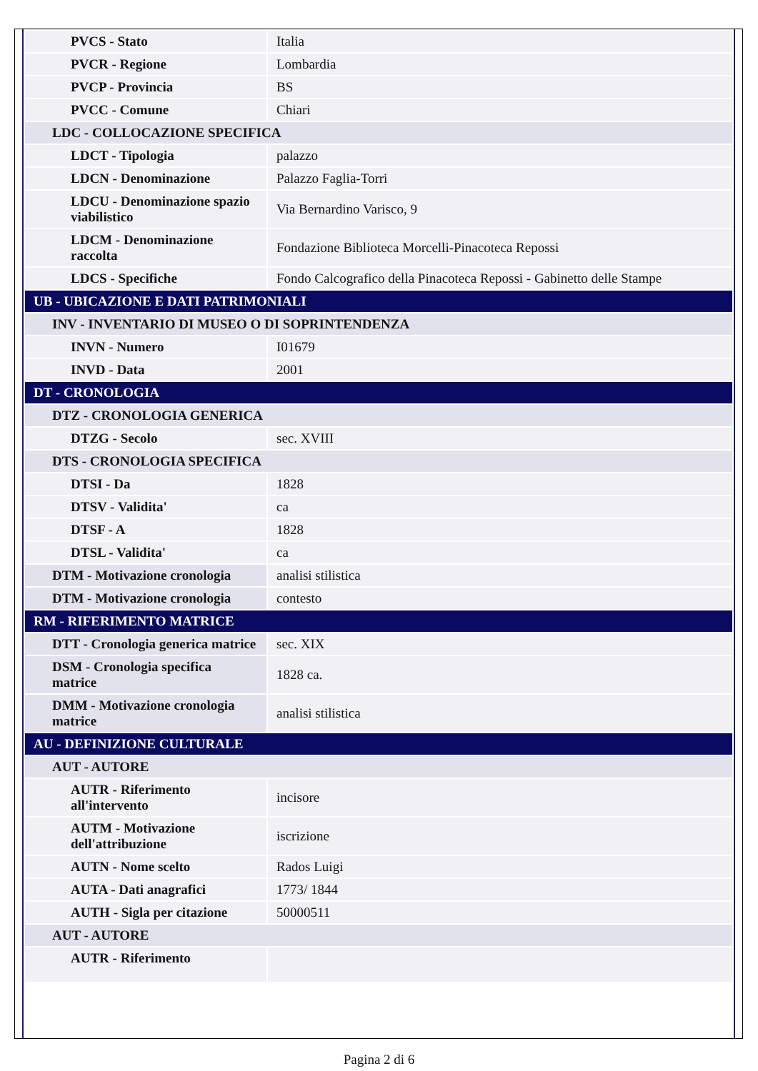| PVCS - Stato | Italia |
| PVCR - Regione | Lombardia |
| PVCP - Provincia | BS |
| PVCC - Comune | Chiari |
| LDC - COLLOCAZIONE SPECIFICA | |
| LDCT - Tipologia | palazzo |
| LDCN - Denominazione | Palazzo Faglia-Torri |
| LDCU - Denominazione spazio viabilistico | Via Bernardino Varisco, 9 |
| LDCM - Denominazione raccolta | Fondazione Biblioteca Morcelli-Pinacoteca Repossi |
| LDCS - Specifiche | Fondo Calcografico della Pinacoteca Repossi - Gabinetto delle Stampe |
| UB - UBICAZIONE E DATI PATRIMONIALI | |
| INV - INVENTARIO DI MUSEO O DI SOPRINTENDENZA | |
| INVN - Numero | I01679 |
| INVD - Data | 2001 |
| DT - CRONOLOGIA | |
| DTZ - CRONOLOGIA GENERICA | |
| DTZG - Secolo | sec. XVIII |
| DTS - CRONOLOGIA SPECIFICA | |
| DTSI - Da | 1828 |
| DTSV - Validita' | ca |
| DTSF - A | 1828 |
| DTSL - Validita' | ca |
| DTM - Motivazione cronologia | analisi stilistica |
| DTM - Motivazione cronologia | contesto |
| RM - RIFERIMENTO MATRICE | |
| DTT - Cronologia generica matrice | sec. XIX |
| DSM - Cronologia specifica matrice | 1828 ca. |
| DMM - Motivazione cronologia matrice | analisi stilistica |
| AU - DEFINIZIONE CULTURALE | |
| AUT - AUTORE | |
| AUTR - Riferimento all'intervento | incisore |
| AUTM - Motivazione dell'attribuzione | iscrizione |
| AUTN - Nome scelto | Rados Luigi |
| AUTA - Dati anagrafici | 1773/ 1844 |
| AUTH - Sigla per citazione | 50000511 |
| AUT - AUTORE | |
| AUTR - Riferimento | |
Pagina 2 di 6